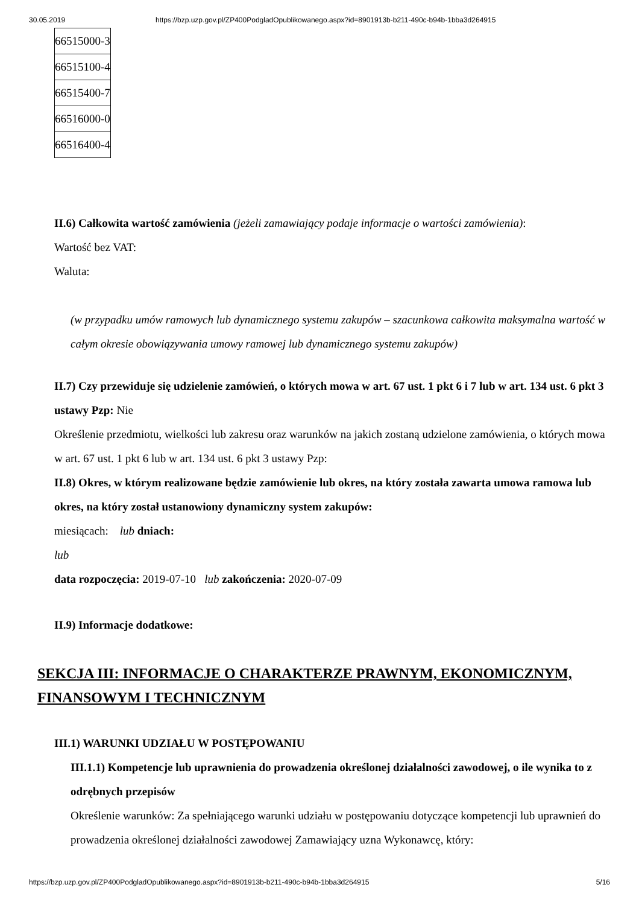30.05.2019 https://bzp.uzp.gov.pl/ZP400PodgladOpublikowanego.aspx?id=8901913b-b211-490c-b94b-1bba3d264915
| 66515000-3 |
| 66515100-4 |
| 66515400-7 |
| 66516000-0 |
| 66516400-4 |
II.6) Całkowita wartość zamówienia (jeżeli zamawiający podaje informacje o wartości zamówienia):
Wartość bez VAT:
Waluta:
(w przypadku umów ramowych lub dynamicznego systemu zakupów – szacunkowa całkowita maksymalna wartość w całym okresie obowiązywania umowy ramowej lub dynamicznego systemu zakupów)
II.7) Czy przewiduje się udzielenie zamówień, o których mowa w art. 67 ust. 1 pkt 6 i 7 lub w art. 134 ust. 6 pkt 3 ustawy Pzp: Nie
Określenie przedmiotu, wielkości lub zakresu oraz warunków na jakich zostaną udzielone zamówienia, o których mowa w art. 67 ust. 1 pkt 6 lub w art. 134 ust. 6 pkt 3 ustawy Pzp:
II.8) Okres, w którym realizowane będzie zamówienie lub okres, na który została zawarta umowa ramowa lub okres, na który został ustanowiony dynamiczny system zakupów:
miesiącach: lub dniach:
lub
data rozpoczęcia: 2019-07-10 lub zakończenia: 2020-07-09
II.9) Informacje dodatkowe:
SEKCJA III: INFORMACJE O CHARAKTERZE PRAWNYM, EKONOMICZNYM, FINANSOWYM I TECHNICZNYM
III.1) WARUNKI UDZIAŁU W POSTĘPOWANIU
III.1.1) Kompetencje lub uprawnienia do prowadzenia określonej działalności zawodowej, o ile wynika to z odrębnych przepisów
Określenie warunków: Za spełniającego warunki udziału w postępowaniu dotyczące kompetencji lub uprawnień do prowadzenia określonej działalności zawodowej Zamawiający uzna Wykonawcę, który:
https://bzp.uzp.gov.pl/ZP400PodgladOpublikowanego.aspx?id=8901913b-b211-490c-b94b-1bba3d264915 5/16